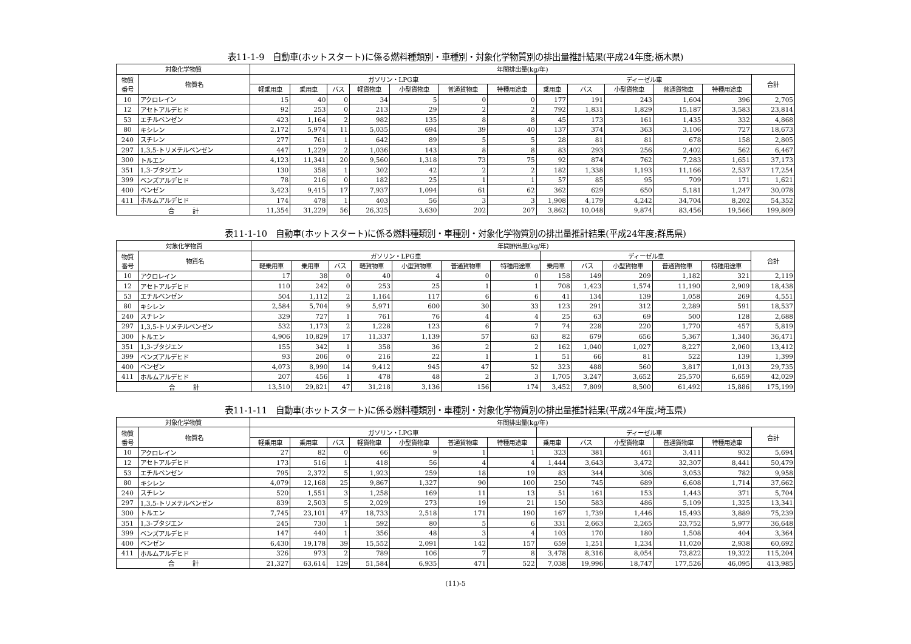表11-1-9　自動車(ホットスタート)に係る燃料種類別・車種別・対象化学物質別の排出量推計結果(平成24年度;栃木県)
| 対象化学物質 | | 年間排出量(kg/年) | | | | | | | | | | | | |
| --- | --- | --- | --- | --- | --- | --- | --- | --- | --- | --- | --- | --- | --- | --- |
| 物質 番号 | 物質名 | ガソリン・LPG車 | | | | | | | ディーゼル車 | | | | | 合計 |
| | | 軽乗用車 | 乗用車 | バス | 軽貨物車 | 小型貨物車 | 普通貨物車 | 特種用途車 | 乗用車 | バス | 小型貨物車 | 普通貨物車 | 特種用途車 | |
| 10 | アクロレイン | 15 | 40 | 0 | 34 | 5 | 0 | 0 | 177 | 191 | 243 | 1,604 | 396 | 2,705 |
| 12 | アセトアルデヒド | 92 | 253 | 0 | 213 | 29 | 2 | 2 | 792 | 1,831 | 1,829 | 15,187 | 3,583 | 23,814 |
| 53 | エチルベンゼン | 423 | 1,164 | 2 | 982 | 135 | 8 | 8 | 45 | 173 | 161 | 1,435 | 332 | 4,868 |
| 80 | キシレン | 2,172 | 5,974 | 11 | 5,035 | 694 | 39 | 40 | 137 | 374 | 363 | 3,106 | 727 | 18,673 |
| 240 | スチレン | 277 | 761 | 1 | 642 | 89 | 5 | 5 | 28 | 81 | 81 | 678 | 158 | 2,805 |
| 297 | 1,3,5-トリメチルベンゼン | 447 | 1,229 | 2 | 1,036 | 143 | 8 | 8 | 83 | 293 | 256 | 2,402 | 562 | 6,467 |
| 300 | トルエン | 4,123 | 11,341 | 20 | 9,560 | 1,318 | 73 | 75 | 92 | 874 | 762 | 7,283 | 1,651 | 37,173 |
| 351 | 1,3-ブタジエン | 130 | 358 | 1 | 302 | 42 | 2 | 2 | 182 | 1,338 | 1,193 | 11,166 | 2,537 | 17,254 |
| 399 | ベンズアルデヒド | 78 | 216 | 0 | 182 | 25 | 1 | 1 | 57 | 85 | 95 | 709 | 171 | 1,621 |
| 400 | ベンゼン | 3,423 | 9,415 | 17 | 7,937 | 1,094 | 61 | 62 | 362 | 629 | 650 | 5,181 | 1,247 | 30,078 |
| 411 | ホルムアルデヒド | 174 | 478 | 1 | 403 | 56 | 3 | 3 | 1,908 | 4,179 | 4,242 | 34,704 | 8,202 | 54,352 |
| 合 計 | | 11,354 | 31,229 | 56 | 26,325 | 3,630 | 202 | 207 | 3,862 | 10,048 | 9,874 | 83,456 | 19,566 | 199,809 |
表11-1-10　自動車(ホットスタート)に係る燃料種類別・車種別・対象化学物質別の排出量推計結果(平成24年度;群馬県)
| 対象化学物質 | | 年間排出量(kg/年) | | | | | | | | | | | | |
| --- | --- | --- | --- | --- | --- | --- | --- | --- | --- | --- | --- | --- | --- | --- |
| 物質 番号 | 物質名 | ガソリン・LPG車 | | | | | | | ディーゼル車 | | | | | 合計 |
| | | 軽乗用車 | 乗用車 | バス | 軽貨物車 | 小型貨物車 | 普通貨物車 | 特種用途車 | 乗用車 | バス | 小型貨物車 | 普通貨物車 | 特種用途車 | |
| 10 | アクロレイン | 17 | 38 | 0 | 40 | 4 | 0 | 0 | 158 | 149 | 209 | 1,182 | 321 | 2,119 |
| 12 | アセトアルデヒド | 110 | 242 | 0 | 253 | 25 | 1 | 1 | 708 | 1,423 | 1,574 | 11,190 | 2,909 | 18,438 |
| 53 | エチルベンゼン | 504 | 1,112 | 2 | 1,164 | 117 | 6 | 6 | 41 | 134 | 139 | 1,058 | 269 | 4,551 |
| 80 | キシレン | 2,584 | 5,704 | 9 | 5,971 | 600 | 30 | 33 | 123 | 291 | 312 | 2,289 | 591 | 18,537 |
| 240 | スチレン | 329 | 727 | 1 | 761 | 76 | 4 | 4 | 25 | 63 | 69 | 500 | 128 | 2,688 |
| 297 | 1,3,5-トリメチルベンゼン | 532 | 1,173 | 2 | 1,228 | 123 | 6 | 7 | 74 | 228 | 220 | 1,770 | 457 | 5,819 |
| 300 | トルエン | 4,906 | 10,829 | 17 | 11,337 | 1,139 | 57 | 63 | 82 | 679 | 656 | 5,367 | 1,340 | 36,471 |
| 351 | 1,3-ブタジエン | 155 | 342 | 1 | 358 | 36 | 2 | 2 | 162 | 1,040 | 1,027 | 8,227 | 2,060 | 13,412 |
| 399 | ベンズアルデヒド | 93 | 206 | 0 | 216 | 22 | 1 | 1 | 51 | 66 | 81 | 522 | 139 | 1,399 |
| 400 | ベンゼン | 4,073 | 8,990 | 14 | 9,412 | 945 | 47 | 52 | 323 | 488 | 560 | 3,817 | 1,013 | 29,735 |
| 411 | ホルムアルデヒド | 207 | 456 | 1 | 478 | 48 | 2 | 3 | 1,705 | 3,247 | 3,652 | 25,570 | 6,659 | 42,029 |
| 合 計 | | 13,510 | 29,821 | 47 | 31,218 | 3,136 | 156 | 174 | 3,452 | 7,809 | 8,500 | 61,492 | 15,886 | 175,199 |
表11-1-11　自動車(ホットスタート)に係る燃料種類別・車種別・対象化学物質別の排出量推計結果(平成24年度;埼玉県)
| 対象化学物質 | | 年間排出量(kg/年) | | | | | | | | | | | | |
| --- | --- | --- | --- | --- | --- | --- | --- | --- | --- | --- | --- | --- | --- | --- |
| 物質 番号 | 物質名 | ガソリン・LPG車 | | | | | | | ディーゼル車 | | | | | 合計 |
| | | 軽乗用車 | 乗用車 | バス | 軽貨物車 | 小型貨物車 | 普通貨物車 | 特種用途車 | 乗用車 | バス | 小型貨物車 | 普通貨物車 | 特種用途車 | |
| 10 | アクロレイン | 27 | 82 | 0 | 66 | 9 | 1 | 1 | 323 | 381 | 461 | 3,411 | 932 | 5,694 |
| 12 | アセトアルデヒド | 173 | 516 | 1 | 418 | 56 | 4 | 4 | 1,444 | 3,643 | 3,472 | 32,307 | 8,441 | 50,479 |
| 53 | エチルベンゼン | 795 | 2,372 | 5 | 1,923 | 259 | 18 | 19 | 83 | 344 | 306 | 3,053 | 782 | 9,958 |
| 80 | キシレン | 4,079 | 12,168 | 25 | 9,867 | 1,327 | 90 | 100 | 250 | 745 | 689 | 6,608 | 1,714 | 37,662 |
| 240 | スチレン | 520 | 1,551 | 3 | 1,258 | 169 | 11 | 13 | 51 | 161 | 153 | 1,443 | 371 | 5,704 |
| 297 | 1,3,5-トリメチルベンゼン | 839 | 2,503 | 5 | 2,029 | 273 | 19 | 21 | 150 | 583 | 486 | 5,109 | 1,325 | 13,341 |
| 300 | トルエン | 7,745 | 23,101 | 47 | 18,733 | 2,518 | 171 | 190 | 167 | 1,739 | 1,446 | 15,493 | 3,889 | 75,239 |
| 351 | 1,3-ブタジエン | 245 | 730 | 1 | 592 | 80 | 5 | 6 | 331 | 2,663 | 2,265 | 23,752 | 5,977 | 36,648 |
| 399 | ベンズアルデヒド | 147 | 440 | 1 | 356 | 48 | 3 | 4 | 103 | 170 | 180 | 1,508 | 404 | 3,364 |
| 400 | ベンゼン | 6,430 | 19,178 | 39 | 15,552 | 2,091 | 142 | 157 | 659 | 1,251 | 1,234 | 11,020 | 2,938 | 60,692 |
| 411 | ホルムアルデヒド | 326 | 973 | 2 | 789 | 106 | 7 | 8 | 3,478 | 8,316 | 8,054 | 73,822 | 19,322 | 115,204 |
| 合 計 | | 21,327 | 63,614 | 129 | 51,584 | 6,935 | 471 | 522 | 7,038 | 19,996 | 18,747 | 177,526 | 46,095 | 413,985 |
(11)-5